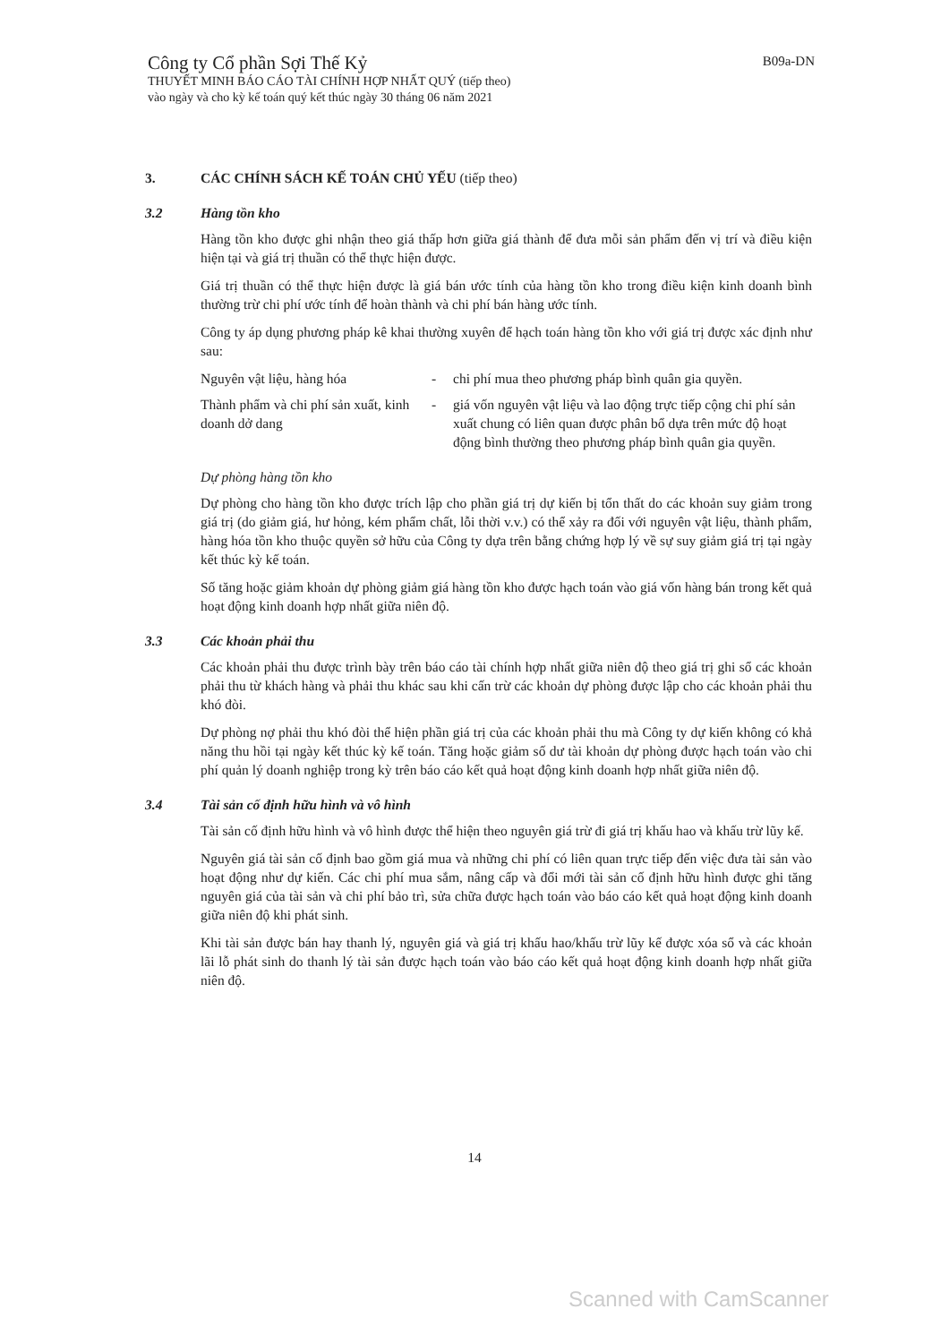B09a-DN
Công ty Cổ phần Sợi Thế Kỷ
THUYẾT MINH BÁO CÁO TÀI CHÍNH HỢP NHẤT QUÝ (tiếp theo)
vào ngày và cho kỳ kế toán quý kết thúc ngày 30 tháng 06 năm 2021
3. CÁC CHÍNH SÁCH KẾ TOÁN CHỦ YẾU (tiếp theo)
3.2 Hàng tồn kho
Hàng tồn kho được ghi nhận theo giá thấp hơn giữa giá thành để đưa mỗi sản phẩm đến vị trí và điều kiện hiện tại và giá trị thuần có thể thực hiện được.
Giá trị thuần có thể thực hiện được là giá bán ước tính của hàng tồn kho trong điều kiện kinh doanh bình thường trừ chi phí ước tính để hoàn thành và chi phí bán hàng ước tính.
Công ty áp dụng phương pháp kê khai thường xuyên để hạch toán hàng tồn kho với giá trị được xác định như sau:
Nguyên vật liệu, hàng hóa - chi phí mua theo phương pháp bình quân gia quyền.
Thành phẩm và chi phí sản xuất, kinh doanh dở dang - giá vốn nguyên vật liệu và lao động trực tiếp cộng chi phí sản xuất chung có liên quan được phân bổ dựa trên mức độ hoạt động bình thường theo phương pháp bình quân gia quyền.
Dự phòng hàng tồn kho
Dự phòng cho hàng tồn kho được trích lập cho phần giá trị dự kiến bị tổn thất do các khoản suy giảm trong giá trị (do giảm giá, hư hỏng, kém phẩm chất, lỗi thời v.v.) có thể xảy ra đối với nguyên vật liệu, thành phẩm, hàng hóa tồn kho thuộc quyền sở hữu của Công ty dựa trên bằng chứng hợp lý về sự suy giảm giá trị tại ngày kết thúc kỳ kế toán.
Số tăng hoặc giảm khoản dự phòng giảm giá hàng tồn kho được hạch toán vào giá vốn hàng bán trong kết quả hoạt động kinh doanh hợp nhất giữa niên độ.
3.3 Các khoản phải thu
Các khoản phải thu được trình bày trên báo cáo tài chính hợp nhất giữa niên độ theo giá trị ghi sổ các khoản phải thu từ khách hàng và phải thu khác sau khi cấn trừ các khoản dự phòng được lập cho các khoản phải thu khó đòi.
Dự phòng nợ phải thu khó đòi thể hiện phần giá trị của các khoản phải thu mà Công ty dự kiến không có khả năng thu hồi tại ngày kết thúc kỳ kế toán. Tăng hoặc giảm số dư tài khoản dự phòng được hạch toán vào chi phí quản lý doanh nghiệp trong kỳ trên báo cáo kết quả hoạt động kinh doanh hợp nhất giữa niên độ.
3.4 Tài sản cố định hữu hình và vô hình
Tài sản cố định hữu hình và vô hình được thể hiện theo nguyên giá trừ đi giá trị khấu hao và khấu trừ lũy kế.
Nguyên giá tài sản cố định bao gồm giá mua và những chi phí có liên quan trực tiếp đến việc đưa tài sản vào hoạt động như dự kiến. Các chi phí mua sắm, nâng cấp và đổi mới tài sản cố định hữu hình được ghi tăng nguyên giá của tài sản và chi phí bảo trì, sửa chữa được hạch toán vào báo cáo kết quả hoạt động kinh doanh giữa niên độ khi phát sinh.
Khi tài sản được bán hay thanh lý, nguyên giá và giá trị khấu hao/khấu trừ lũy kế được xóa sổ và các khoản lãi lỗ phát sinh do thanh lý tài sản được hạch toán vào báo cáo kết quả hoạt động kinh doanh hợp nhất giữa niên độ.
14
Scanned with CamScanner